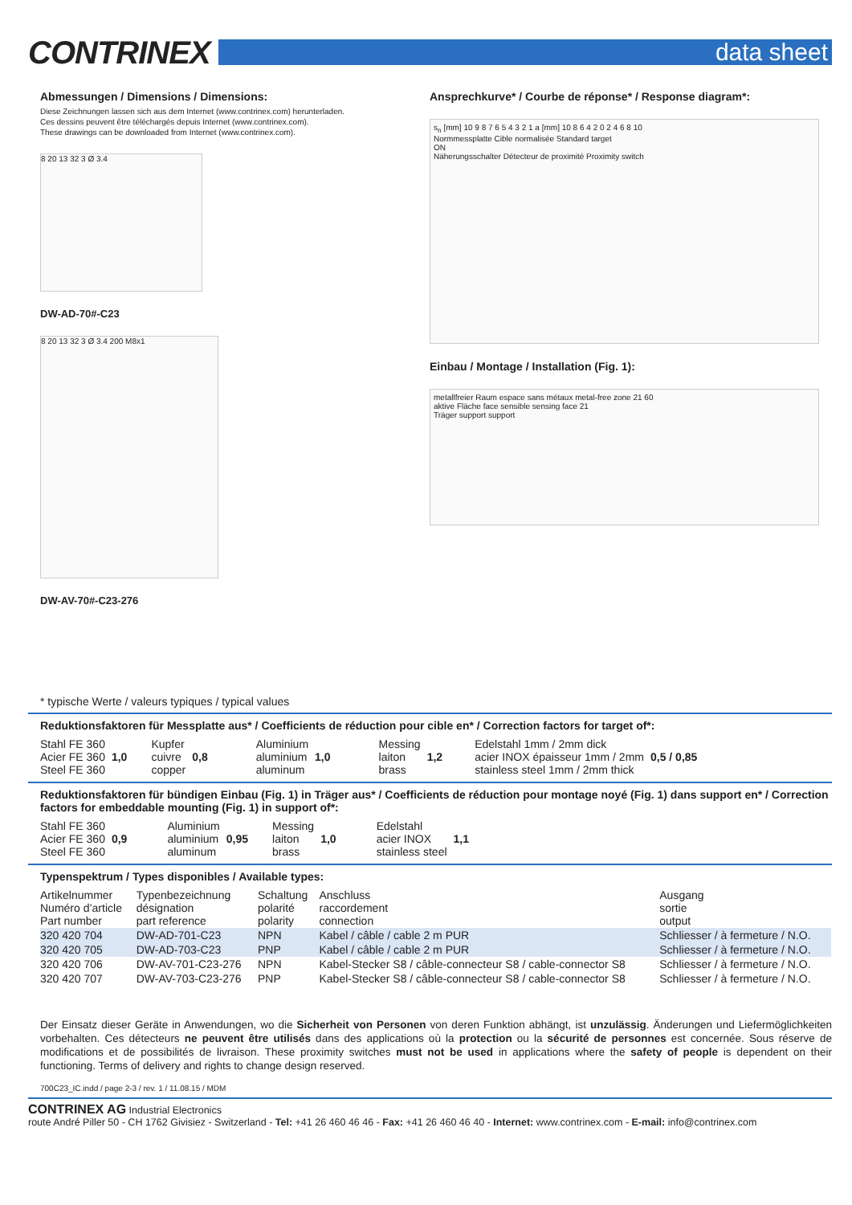CONTRINEX
data sheet
Abmessungen / Dimensions / Dimensions:
Diese Zeichnungen lassen sich aus dem Internet (www.contrinex.com) herunterladen.
Ces dessins peuvent être téléchargés depuis Internet (www.contrinex.com).
These drawings can be downloaded from Internet (www.contrinex.com).
8 20 13 32 3 Ø 3.4
DW-AD-70#-C23
8 20 13 32 3 Ø 3.4 200 M8x1
DW-AV-70#-C23-276
Ansprechkurve* / Courbe de réponse* / Response diagram*:
s<sub>n</sub> [mm] 10 9 8 7 6 5 4 3 2 1 a [mm] 10 8 6 4 2 0 2 4 6 8 10
Normmessplatte Cible normalisée Standard target
ON
Näherungsschalter Détecteur de proximité Proximity switch
Einbau / Montage / Installation (Fig. 1):
metallfreier Raum espace sans métaux metal-free zone 21 60
aktive Fläche face sensible sensing face 21
Träger support support
* typische Werte / valeurs typiques / typical values
Reduktionsfaktoren für Messplatte aus* / Coefficients de réduction pour cible en* / Correction factors for target of*:
| Stahl FE 360 Acier FE 360 Steel FE 360 | 1,0 | Kupfer cuivre copper | 0,8 | Aluminium aluminium aluminum | 1,0 | Messing laiton brass | 1,2 | Edelstahl 1mm / 2mm dick acier INOX épaisseur 1mm / 2mm stainless steel 1mm / 2mm thick | 0,5 / 0,85 |
Reduktionsfaktoren für bündigen Einbau (Fig. 1) in Träger aus* / Coefficients de réduction pour montage noyé (Fig. 1) dans support en* / Correction factors for embeddable mounting (Fig. 1) in support of*:
| Stahl FE 360 Acier FE 360 Steel FE 360 | 0,9 | Aluminium aluminium aluminum | 0,95 | Messing laiton brass | 1,0 | Edelstahl acier INOX stainless steel | 1,1 |
Typenspektrum / Types disponibles / Available types:
| Artikelnummer Numéro d’article Part number | Typenbezeichnung désignation part reference | Schaltung polarité polarity | Anschluss raccordement connection | Ausgang sortie output |
| --- | --- | --- | --- | --- |
| 320 420 704 | DW-AD-701-C23 | NPN | Kabel / câble / cable 2 m PUR | Schliesser / à fermeture / N.O. |
| 320 420 705 | DW-AD-703-C23 | PNP | Kabel / câble / cable 2 m PUR | Schliesser / à fermeture / N.O. |
| 320 420 706 | DW-AV-701-C23-276 | NPN | Kabel-Stecker S8 / câble-connecteur S8 / cable-connector S8 | Schliesser / à fermeture / N.O. |
| 320 420 707 | DW-AV-703-C23-276 | PNP | Kabel-Stecker S8 / câble-connecteur S8 / cable-connector S8 | Schliesser / à fermeture / N.O. |
Der Einsatz dieser Geräte in Anwendungen, wo die Sicherheit von Personen von deren Funktion abhängt, ist unzulässig. Änderungen und Liefermöglichkeiten vorbehalten. Ces détecteurs ne peuvent être utilisés dans des applications où la protection ou la sécurité de personnes est concernée. Sous réserve de modifications et de possibilités de livraison. These proximity switches must not be used in applications where the safety of people is dependent on their functioning. Terms of delivery and rights to change design reserved.
700C23_IC.indd / page 2-3 / rev. 1 / 11.08.15 / MDM
CONTRINEX AG Industrial Electronics
route André Piller 50 - CH 1762 Givisiez - Switzerland - Tel: +41 26 460 46 46 - Fax: +41 26 460 46 40 - Internet: www.contrinex.com - E-mail: info@contrinex.com